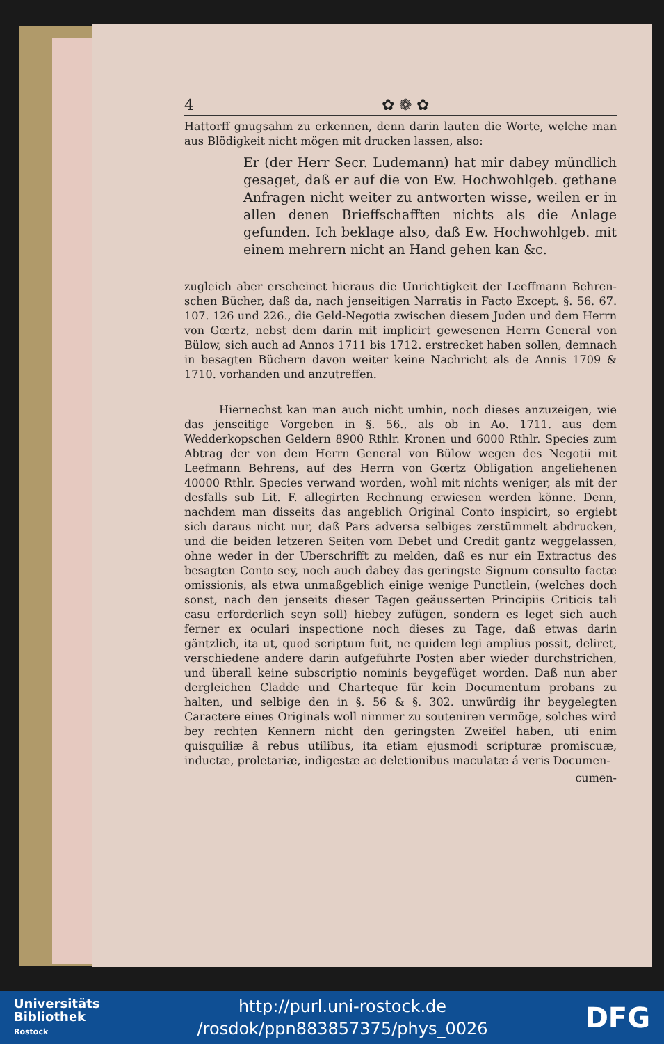4 ✿ ❁ ✿
Hattorff gnugsahm zu erkennen, denn darin lauten die Worte, welche man aus Blödigkeit nicht mögen mit drucken lassen, also:
Er (der Herr Secr. Ludemann) hat mir dabey mündlich gesaget, daß er auf die von Ew. Hochwohlgeb. gethane Anfragen nicht weiter zu antworten wisse, weilen er in allen denen Brieffschafften nichts als die Anlage gefunden. Ich beklage also, daß Ew. Hochwohlgeb. mit einem mehrern nicht an Hand gehen kan &c.
zugleich aber erscheinet hieraus die Unrichtigkeit der Leeffmann Behren-schen Bücher, daß da, nach jenseitigen Narratis in Facto Except. §. 56. 67. 107. 126 und 226., die Geld-Negotia zwischen diesem Juden und dem Herrn von Gœrtz, nebst dem darin mit implicirt gewesenen Herrn General von Bülow, sich auch ad Annos 1711 bis 1712. erstrecket haben sollen, demnach in besagten Büchern davon weiter keine Nachricht als de Annis 1709 & 1710. vorhanden und anzutreffen.
Hiernechst kan man auch nicht umhin, noch dieses anzuzeigen, wie das jenseitige Vorgeben in §. 56., als ob in Ao. 1711. aus dem Wedderkopschen Geldern 8900 Rthlr. Kronen und 6000 Rthlr. Species zum Abtrag der von dem Herrn General von Bülow wegen des Negotii mit Leefmann Behrens, auf des Herrn von Gœrtz Obligation angeliehenen 40000 Rthlr. Species verwand worden, wohl mit nichts weniger, als mit der desfalls sub Lit. F. allegirten Rechnung erwiesen werden könne. Denn, nachdem man disseits das angeblich Original Conto inspicirt, so ergiebt sich daraus nicht nur, daß Pars adversa selbiges zerstümmelt abdrucken, und die beiden letzeren Seiten vom Debet und Credit gantz weggelassen, ohne weder in der Uberschrifft zu melden, daß es nur ein Extractus des besagten Conto sey, noch auch dabey das geringste Signum consulto factæ omissionis, als etwa unmaßgeblich einige wenige Punctlein, (welches doch sonst, nach den jenseits dieser Tagen geäusserten Principiis Criticis tali casu erforderlich seyn soll) hiebey zufügen, sondern es leget sich auch ferner ex oculari inspectione noch dieses zu Tage, daß etwas darin gäntzlich, ita ut, quod scriptum fuit, ne quidem legi amplius possit, deliret, verschiedene andere darin aufgeführte Posten aber wieder durchstrichen, und überall keine subscriptio nominis beygefüget worden. Daß nun aber dergleichen Cladde und Charteque für kein Documentum probans zu halten, und selbige den in §. 56 & §. 302. unwürdig ihr beygelegten Caractere eines Originals woll nimmer zu souteniren vermöge, solches wird bey rechten Kennern nicht den geringsten Zweifel haben, uti enim quisquiliæ â rebus utilibus, ita etiam ejusmodi scripturæ promiscuæ, inductæ, proletariæ, indigestæ ac deletionibus maculatæ á veris Documen-
cumen-
Universitäts
Bibliothek
Rostock
http://purl.uni-rostock.de
/rosdok/ppn883857375/phys_0026
DFG